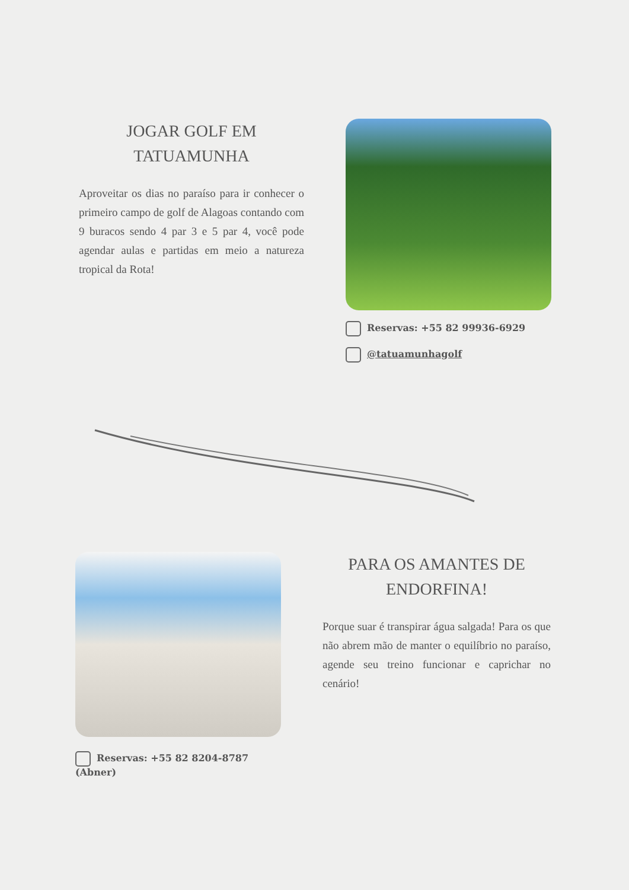JOGAR GOLF EM
TATUAMUNHA
Aproveitar os dias no paraíso para ir conhecer o primeiro campo de golf de Alagoas contando com 9 buracos sendo 4 par 3 e 5 par 4, você pode agendar aulas e partidas em meio a natureza tropical da Rota!
Reservas: +55 82 99936-6929
@tatuamunhagolf
Reservas: +55 82 8204-8787 (Abner)
PARA OS AMANTES DE
ENDORFINA!
Porque suar é transpirar água salgada! Para os que não abrem mão de manter o equilíbrio no paraíso, agende seu treino funcionar e caprichar no cenário!